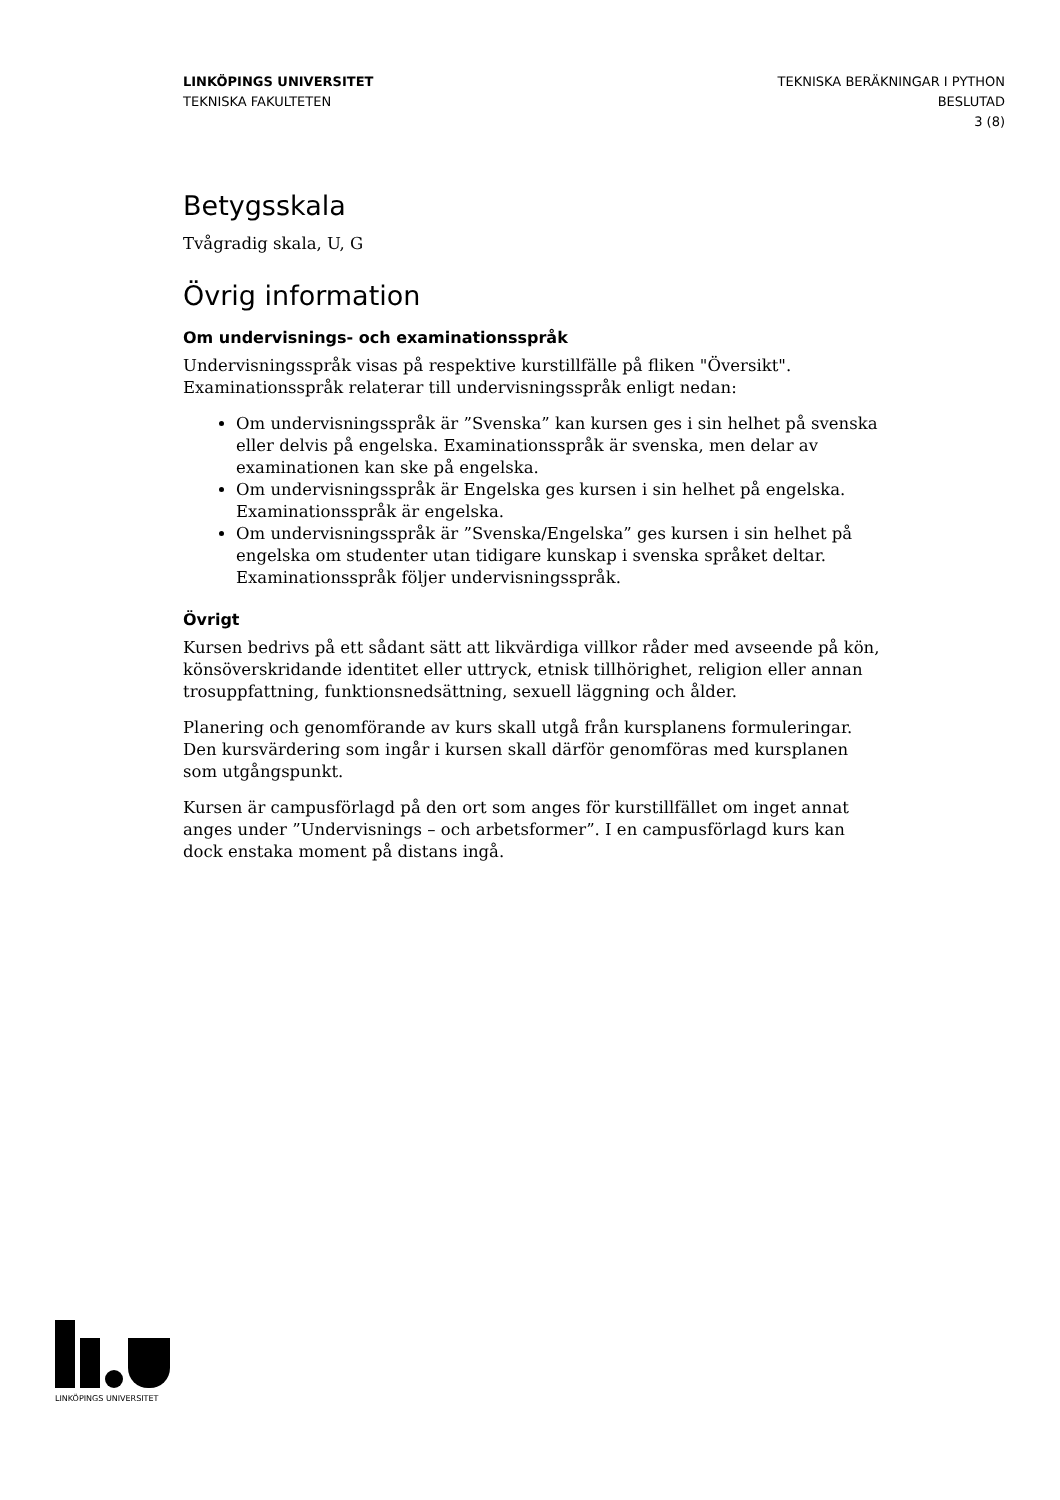LINKÖPINGS UNIVERSITET
TEKNISKA FAKULTETEN
TEKNISKA BERÄKNINGAR I PYTHON
BESLUTAD
3 (8)
Betygsskala
Tvågradig skala, U, G
Övrig information
Om undervisnings- och examinationsspråk
Undervisningsspråk visas på respektive kurstillfälle på fliken "Översikt".
Examinationsspråk relaterar till undervisningsspråk enligt nedan:
Om undervisningsspråk är ”Svenska” kan kursen ges i sin helhet på svenska eller delvis på engelska. Examinationsspråk är svenska, men delar av examinationen kan ske på engelska.
Om undervisningsspråk är Engelska ges kursen i sin helhet på engelska. Examinationsspråk är engelska.
Om undervisningsspråk är ”Svenska/Engelska” ges kursen i sin helhet på engelska om studenter utan tidigare kunskap i svenska språket deltar. Examinationsspråk följer undervisningsspråk.
Övrigt
Kursen bedrivs på ett sådant sätt att likvärdiga villkor råder med avseende på kön, könsöverskridande identitet eller uttryck, etnisk tillhörighet, religion eller annan trosuppfattning, funktionsnedsättning, sexuell läggning och ålder.
Planering och genomförande av kurs skall utgå från kursplanens formuleringar. Den kursvärdering som ingår i kursen skall därför genomföras med kursplanen som utgångspunkt.
Kursen är campusförlagd på den ort som anges för kurstillfället om inget annat anges under ”Undervisnings – och arbetsformer”. I en campusförlagd kurs kan dock enstaka moment på distans ingå.
LINKÖPINGS UNIVERSITET